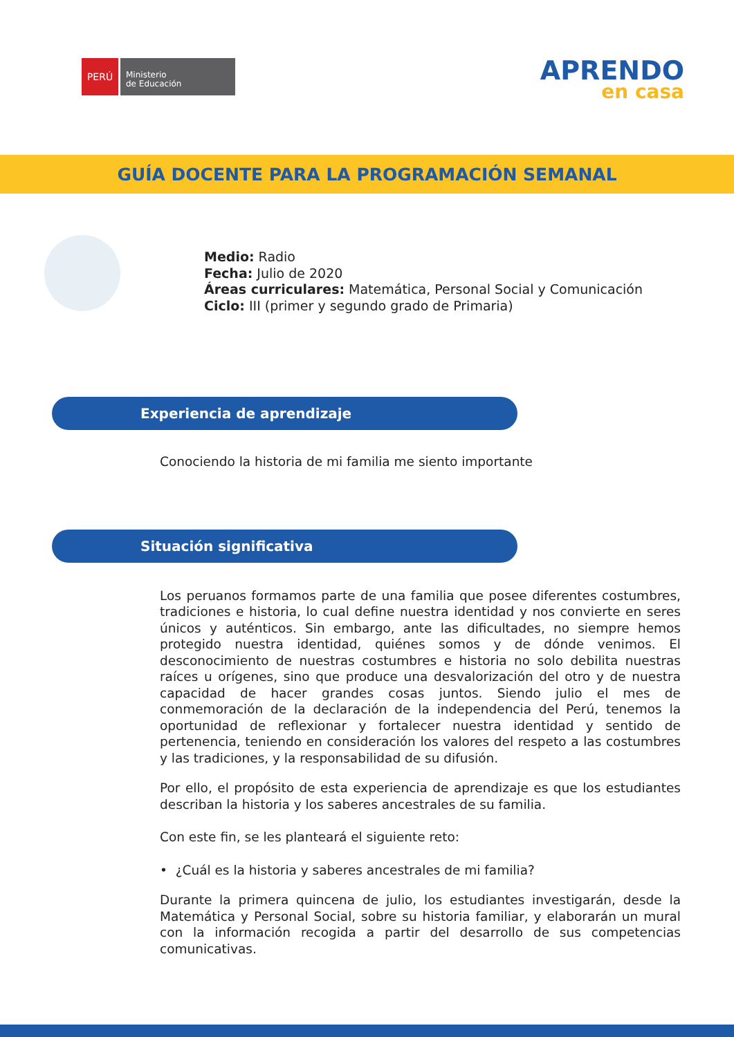PERÚ
Ministerio
de Educación
APRENDO
en casa
GUÍA DOCENTE PARA LA PROGRAMACIÓN SEMANAL
Medio: Radio
Fecha: Julio de 2020
Áreas curriculares: Matemática, Personal Social y Comunicación
Ciclo: III (primer y segundo grado de Primaria)
Experiencia de aprendizaje
Conociendo la historia de mi familia me siento importante
Situación significativa
Los peruanos formamos parte de una familia que posee diferentes costumbres, tradiciones e historia, lo cual define nuestra identidad y nos convierte en seres únicos y auténticos. Sin embargo, ante las dificultades, no siempre hemos protegido nuestra identidad, quiénes somos y de dónde venimos. El desconocimiento de nuestras costumbres e historia no solo debilita nuestras raíces u orígenes, sino que produce una desvalorización del otro y de nuestra capacidad de hacer grandes cosas juntos. Siendo julio el mes de conmemoración de la declaración de la independencia del Perú, tenemos la oportunidad de reflexionar y fortalecer nuestra identidad y sentido de pertenencia, teniendo en consideración los valores del respeto a las costumbres y las tradiciones, y la responsabilidad de su difusión.
Por ello, el propósito de esta experiencia de aprendizaje es que los estudiantes describan la historia y los saberes ancestrales de su familia.
Con este fin, se les planteará el siguiente reto:
• ¿Cuál es la historia y saberes ancestrales de mi familia?
Durante la primera quincena de julio, los estudiantes investigarán, desde la Matemática y Personal Social, sobre su historia familiar, y elaborarán un mural con la información recogida a partir del desarrollo de sus competencias comunicativas.